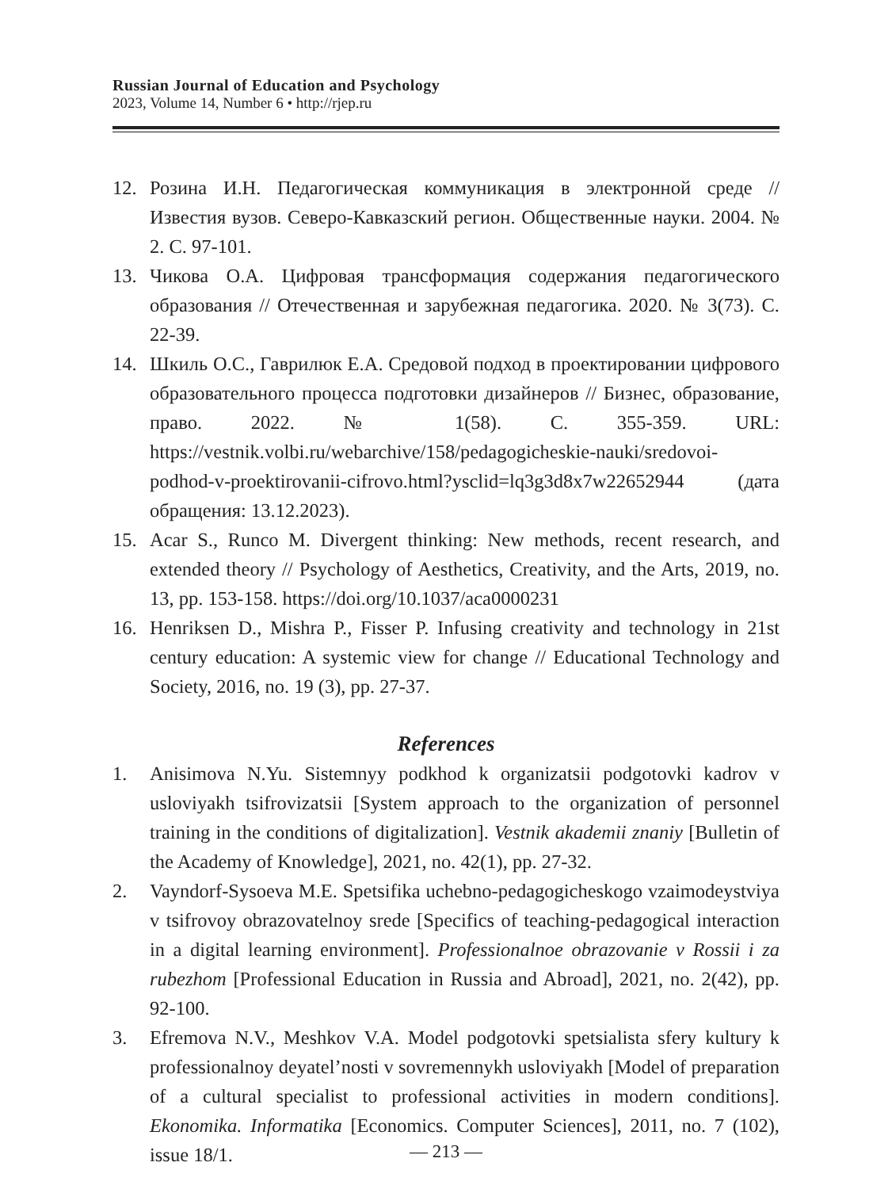Russian Journal of Education and Psychology
2023, Volume 14, Number 6 • http://rjep.ru
12. Розина И.Н. Педагогическая коммуникация в электронной среде // Известия вузов. Северо-Кавказский регион. Общественные науки. 2004. № 2. С. 97-101.
13. Чикова О.А. Цифровая трансформация содержания педагогического образования // Отечественная и зарубежная педагогика. 2020. № 3(73). С. 22-39.
14. Шкиль О.С., Гаврилюк Е.А. Средовой подход в проектировании цифрового образовательного процесса подготовки дизайнеров // Бизнес, образование, право. 2022. № 1(58). С. 355-359. URL: https://vestnik.volbi.ru/webarchive/158/pedagogicheskie-nauki/sredovoi-podhod-v-proektirovanii-cifrovo.html?ysclid=lq3g3d8x7w22652944 (дата обращения: 13.12.2023).
15. Acar S., Runco M. Divergent thinking: New methods, recent research, and extended theory // Psychology of Aesthetics, Creativity, and the Arts, 2019, no. 13, pp. 153-158. https://doi.org/10.1037/aca0000231
16. Henriksen D., Mishra P., Fisser P. Infusing creativity and technology in 21st century education: A systemic view for change // Educational Technology and Society, 2016, no. 19 (3), pp. 27-37.
References
1. Anisimova N.Yu. Sistemnyy podkhod k organizatsii podgotovki kadrov v usloviyakh tsifrovizatsii [System approach to the organization of personnel training in the conditions of digitalization]. Vestnik akademii znaniy [Bulletin of the Academy of Knowledge], 2021, no. 42(1), pp. 27-32.
2. Vayndorf-Sysoeva M.E. Spetsifika uchebno-pedagogicheskogo vzaimodeystviya v tsifrovoy obrazovatelnoy srede [Specifics of teaching-pedagogical interaction in a digital learning environment]. Professionalnoe obrazovanie v Rossii i za rubezhom [Professional Education in Russia and Abroad], 2021, no. 2(42), pp. 92-100.
3. Efremova N.V., Meshkov V.A. Model podgotovki spetsialista sfery kultury k professionalnoy deyatel’nosti v sovremennykh usloviyakh [Model of preparation of a cultural specialist to professional activities in modern conditions]. Ekonomika. Informatika [Economics. Computer Sciences], 2011, no. 7 (102), issue 18/1.
— 213 —